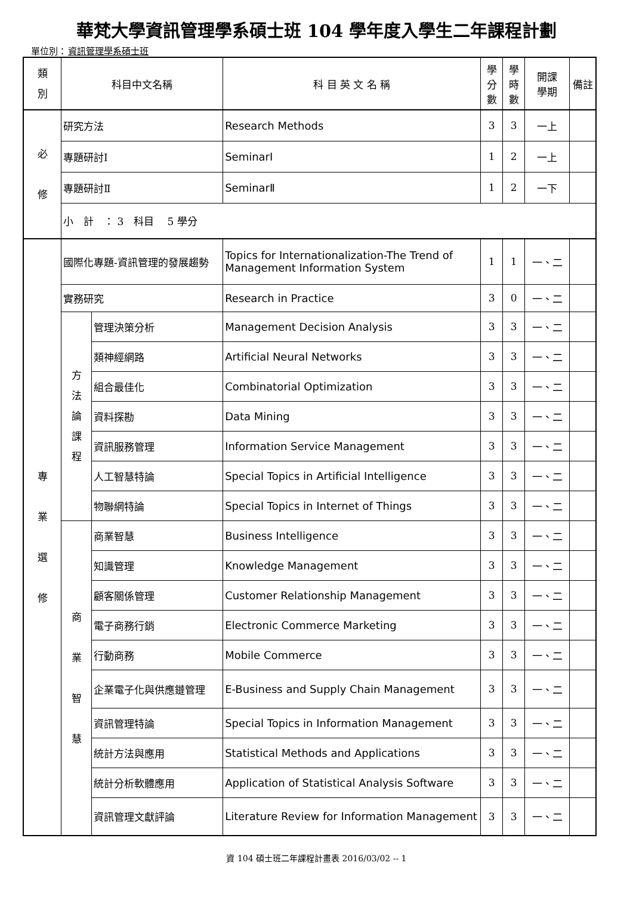華梵大學資訊管理學系碩士班 104 學年度入學生二年課程計劃
單位別：資訊管理學系碩士班
| 類 別 | 科目中文名稱 | | 科 目 英 文 名 稱 | 學 分 數 | 學 時 數 | 開課 學期 | 備註 |
| --- | --- | --- | --- | --- | --- | --- | --- |
| 必 修 | 研究方法 | | Research Methods | 3 | 3 | 一上 | |
| | 專題研討Ⅰ | | SeminarⅠ | 1 | 2 | 一上 | |
| | 專題研討Ⅱ | | SeminarⅡ | 1 | 2 | 一下 | |
| | 小 計 ： 3 科目 5 學分 | | | | | | |
| 專 業 選 修 | 國際化專題-資訊管理的發展趨勢 | | Topics for Internationalization-The Trend of Management Information System | 1 | 1 | 一、二 | |
| | 實務研究 | | Research in Practice | 3 | 0 | 一、二 | |
| | 方 法 論 課 程 | 管理決策分析 | Management Decision Analysis | 3 | 3 | 一、二 | |
| | | 類神經網路 | Artificial Neural Networks | 3 | 3 | 一、二 | |
| | | 組合最佳化 | Combinatorial Optimization | 3 | 3 | 一、二 | |
| | | 資料探勘 | Data Mining | 3 | 3 | 一、二 | |
| | | 資訊服務管理 | Information Service Management | 3 | 3 | 一、二 | |
| | | 人工智慧特論 | Special Topics in Artificial Intelligence | 3 | 3 | 一、二 | |
| | | 物聯網特論 | Special Topics in Internet of Things | 3 | 3 | 一、二 | |
| | 商 業 智 慧 | 商業智慧 | Business Intelligence | 3 | 3 | 一、二 | |
| | | 知識管理 | Knowledge Management | 3 | 3 | 一、二 | |
| | | 顧客關係管理 | Customer Relationship Management | 3 | 3 | 一、二 | |
| | | 電子商務行銷 | Electronic Commerce Marketing | 3 | 3 | 一、二 | |
| | | 行動商務 | Mobile Commerce | 3 | 3 | 一、二 | |
| | | 企業電子化與供應鏈管理 | E-Business and Supply Chain Management | 3 | 3 | 一、二 | |
| | | 資訊管理特論 | Special Topics in Information Management | 3 | 3 | 一、二 | |
| | | 統計方法與應用 | Statistical Methods and Applications | 3 | 3 | 一、二 | |
| | | 統計分析軟體應用 | Application of Statistical Analysis Software | 3 | 3 | 一、二 | |
| | | 資訊管理文獻評論 | Literature Review for Information Management | 3 | 3 | 一、二 | |
資 104 碩士班二年課程計畫表 2016/03/02 -- 1